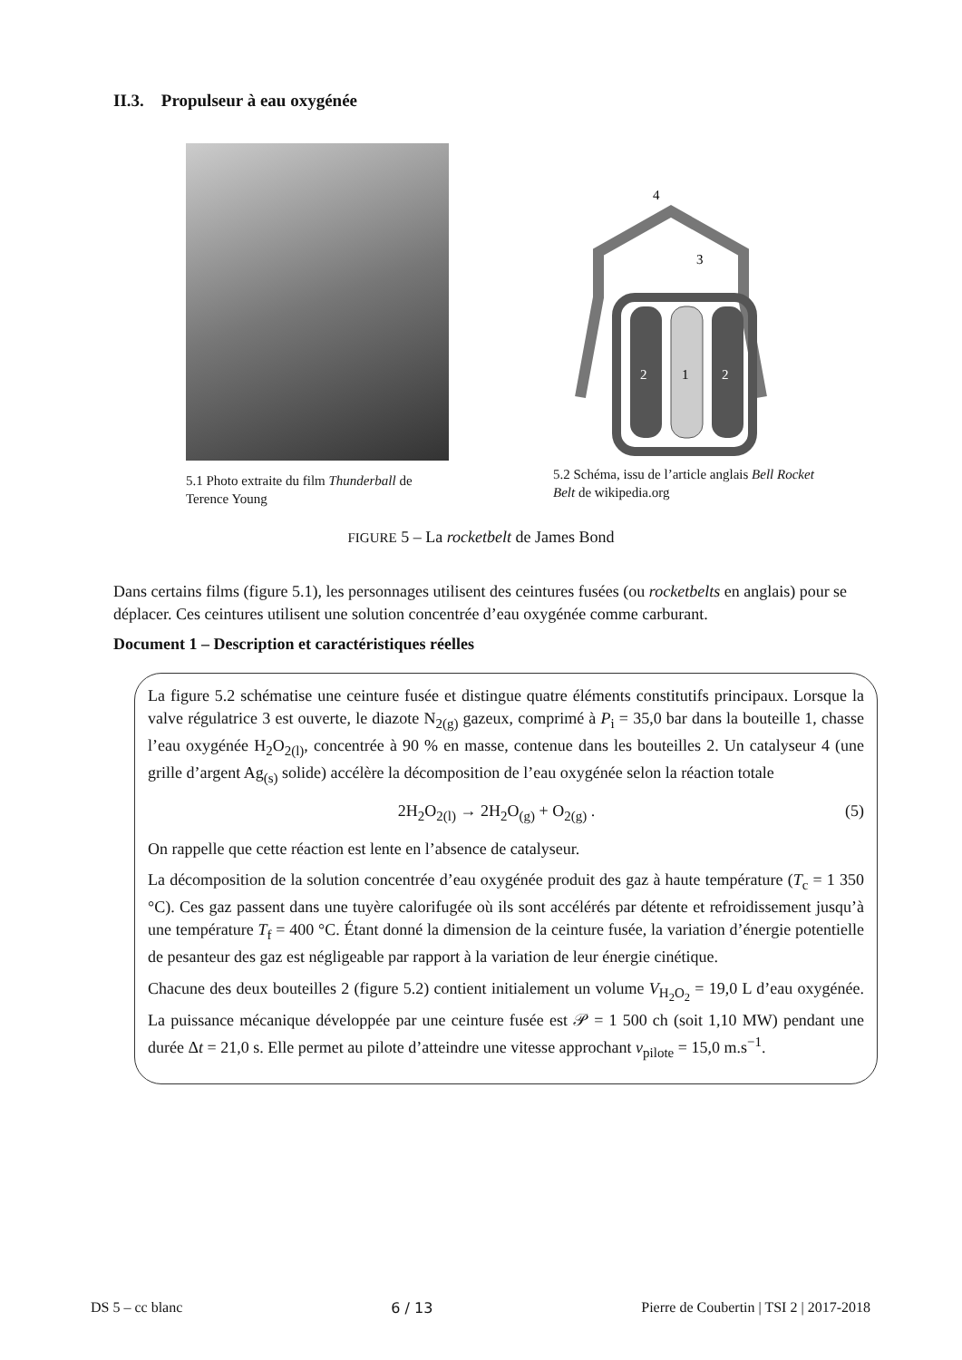II.3. Propulseur à eau oxygénée
5.1 Photo extraite du film Thunderball de Terence Young
2
1
2
4
3
5.2 Schéma, issu de l’article anglais Bell Rocket Belt de wikipedia.org
FIGURE 5 – La rocketbelt de James Bond
Dans certains films (figure 5.1), les personnages utilisent des ceintures fusées (ou rocketbelts en anglais) pour se déplacer. Ces ceintures utilisent une solution concentrée d’eau oxygénée comme carburant.
Document 1 – Description et caractéristiques réelles
La figure 5.2 schématise une ceinture fusée et distingue quatre éléments constitutifs principaux. Lorsque la valve régulatrice 3 est ouverte, le diazote N<sub>2(g)</sub> gazeux, comprimé à P<sub>i</sub> = 35,0 bar dans la bouteille 1, chasse l’eau oxygénée H<sub>2</sub>O<sub>2(l)</sub>, concentrée à 90 % en masse, contenue dans les bouteilles 2. Un catalyseur 4 (une grille d’argent Ag<sub>(s)</sub> solide) accélère la décomposition de l’eau oxygénée selon la réaction totale
2H<sub>2</sub>O<sub>2(l)</sub> → 2H<sub>2</sub>O<sub>(g)</sub> + O<sub>2(g)</sub> . (5)
On rappelle que cette réaction est lente en l’absence de catalyseur.
La décomposition de la solution concentrée d’eau oxygénée produit des gaz à haute température (T<sub>c</sub> = 1 350 °C). Ces gaz passent dans une tuyère calorifugée où ils sont accélérés par détente et refroidissement jusqu’à une température T<sub>f</sub> = 400 °C. Étant donné la dimension de la ceinture fusée, la variation d’énergie potentielle de pesanteur des gaz est négligeable par rapport à la variation de leur énergie cinétique.
Chacune des deux bouteilles 2 (figure 5.2) contient initialement un volume V<sub>H<sub>2</sub>O<sub>2</sub></sub> = 19,0 L d’eau oxygénée. La puissance mécanique développée par une ceinture fusée est 𝒫 = 1 500 ch (soit 1,10 MW) pendant une durée Δt = 21,0 s. Elle permet au pilote d’atteindre une vitesse approchant v<sub>pilote</sub> = 15,0 m.s<sup>−1</sup>.
DS 5 – cc blanc 6 / 13 Pierre de Coubertin | TSI 2 | 2017-2018